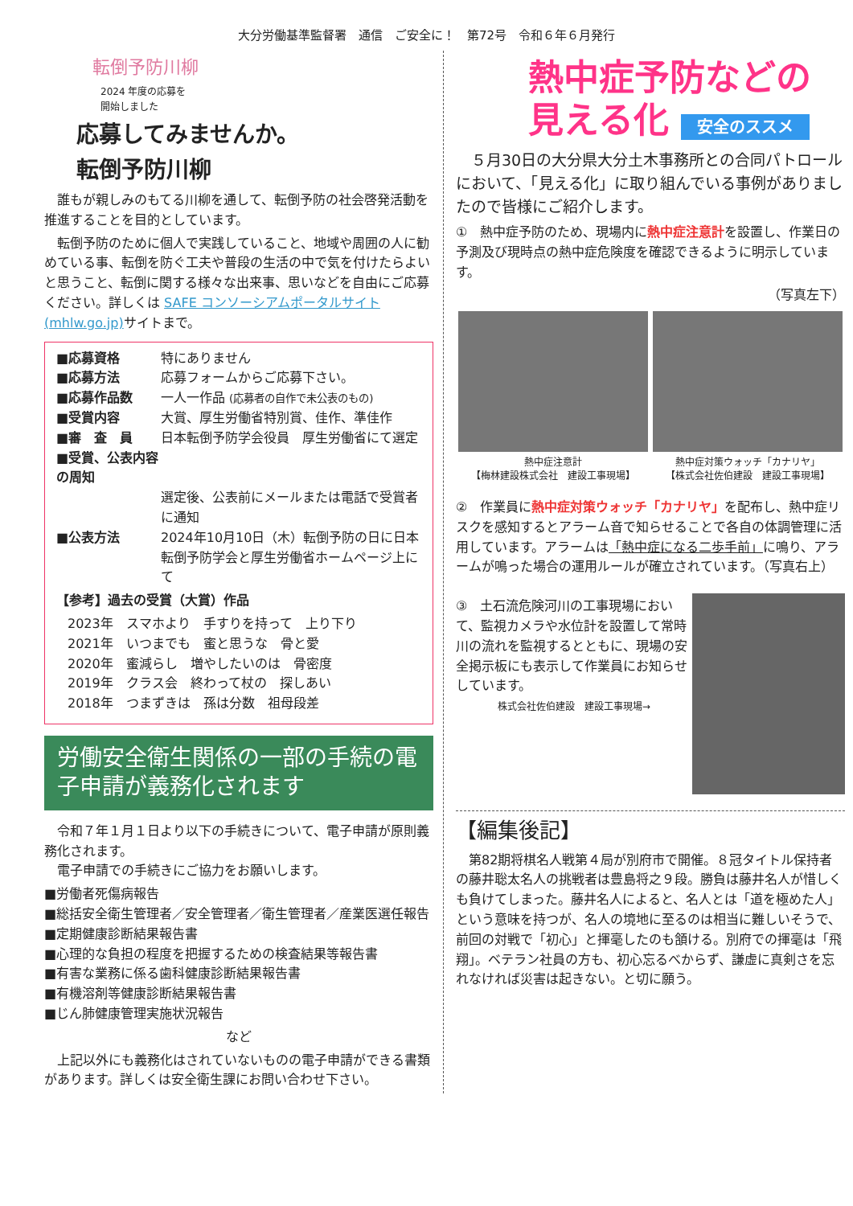大分労働基準監督署　通信　ご安全に！　第72号　令和６年６月発行
転倒予防川柳
2024 年度の応募を
開始しました
応募してみませんか。
転倒予防川柳
　誰もが親しみのもてる川柳を通して、転倒予防の社会啓発活動を推進することを目的としています。
　転倒予防のために個人で実践していること、地域や周囲の人に勧めている事、転倒を防ぐ工夫や普段の生活の中で気を付けたらよいと思うこと、転倒に関する様々な出来事、思いなどを自由にご応募ください。詳しくは SAFE コンソーシアムポータルサイト (mhlw.go.jp) サイトまで。
■応募資格 特にありません
■応募方法 応募フォームからご応募下さい。
■応募作品数 一人一作品 (応募者の自作で未公表のもの)
■受賞内容 大賞、厚生労働省特別賞、佳作、準佳作
■審　査　員 日本転倒予防学会役員　厚生労働省にて選定
■受賞、公表内容の周知
選定後、公表前にメールまたは電話で受賞者に通知
■公表方法 2024年10月10日（木）転倒予防の日に日本転倒予防学会と厚生労働省ホームページ上にて
【参考】過去の受賞（大賞）作品
2023年　スマホより　手すりを持って　上り下り
2021年　いつまでも　蜜と思うな　骨と愛
2020年　蜜減らし　増やしたいのは　骨密度
2019年　クラス会　終わって杖の　探しあい
2018年　つまずきは　孫は分数　祖母段差
労働安全衛生関係の一部の手続の電子申請が義務化されます
　令和７年１月１日より以下の手続きについて、電子申請が原則義務化されます。
　電子申請での手続きにご協力をお願いします。
■労働者死傷病報告
■総括安全衛生管理者／安全管理者／衛生管理者／産業医選任報告
■定期健康診断結果報告書
■心理的な負担の程度を把握するための検査結果等報告書
■有害な業務に係る歯科健康診断結果報告書
■有機溶剤等健康診断結果報告書
■じん肺健康管理実施状況報告
など
　上記以外にも義務化はされていないものの電子申請ができる書類があります。詳しくは安全衛生課にお問い合わせ下さい。
熱中症予防などの
見える化 安全のススメ
　５月30日の大分県大分土木事務所との合同パトロールにおいて、「見える化」に取り組んでいる事例がありましたので皆様にご紹介します。
①　熱中症予防のため、現場内に熱中症注意計を設置し、作業日の予測及び現時点の熱中症危険度を確認できるように明示しています。
（写真左下）
熱中症注意計
【梅林建設株式会社　建設工事現場】
熱中症対策ウォッチ「カナリヤ」
【株式会社佐伯建設　建設工事現場】
②　作業員に熱中症対策ウォッチ「カナリヤ」を配布し、熱中症リスクを感知するとアラーム音で知らせることで各自の体調管理に活用しています。アラームは「熱中症になる二歩手前」に鳴り、アラームが鳴った場合の運用ルールが確立されています。（写真右上）
③　土石流危険河川の工事現場において、監視カメラや水位計を設置して常時川の流れを監視するとともに、現場の安全掲示板にも表示して作業員にお知らせしています。
株式会社佐伯建設　建設工事現場→
【編集後記】
　第82期将棋名人戦第４局が別府市で開催。８冠タイトル保持者の藤井聡太名人の挑戦者は豊島将之９段。勝負は藤井名人が惜しくも負けてしまった。藤井名人によると、名人とは「道を極めた人」という意味を持つが、名人の境地に至るのは相当に難しいそうで、前回の対戦で「初心」と揮毫したのも頷ける。別府での揮毫は「飛翔」。ベテラン社員の方も、初心忘るべからず、謙虚に真剣さを忘れなければ災害は起きない。と切に願う。